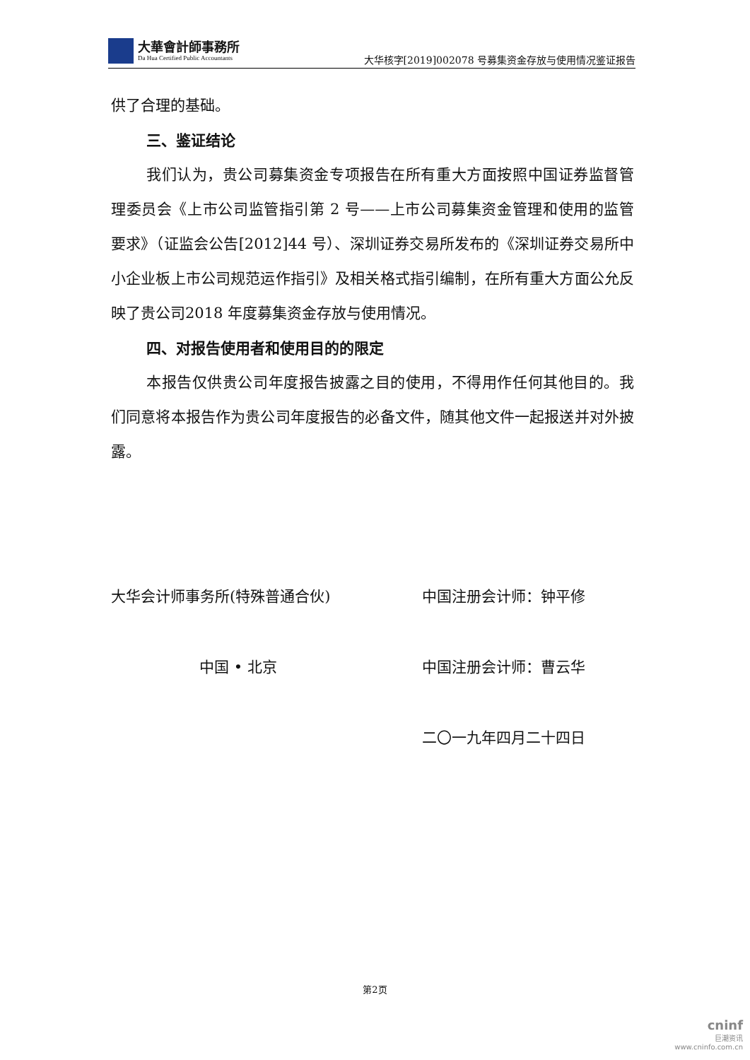大華會計師事務所
Da Hua Certified Public Accountants
大华核字[2019]002078 号募集资金存放与使用情况鉴证报告
供了合理的基础。
三、鉴证结论
我们认为，贵公司募集资金专项报告在所有重大方面按照中国证券监督管理委员会《上市公司监管指引第 2 号——上市公司募集资金管理和使用的监管要求》（证监会公告[2012]44 号）、深圳证券交易所发布的《深圳证券交易所中小企业板上市公司规范运作指引》及相关格式指引编制，在所有重大方面公允反映了贵公司2018 年度募集资金存放与使用情况。
四、对报告使用者和使用目的的限定
本报告仅供贵公司年度报告披露之目的使用，不得用作任何其他目的。我们同意将本报告作为贵公司年度报告的必备文件，随其他文件一起报送并对外披露。
大华会计师事务所(特殊普通合伙)
中国 • 北京
中国注册会计师：钟平修
中国注册会计师：曹云华
二〇一九年四月二十四日
第2页
cninf
巨潮资讯
www.cninfo.com.cn